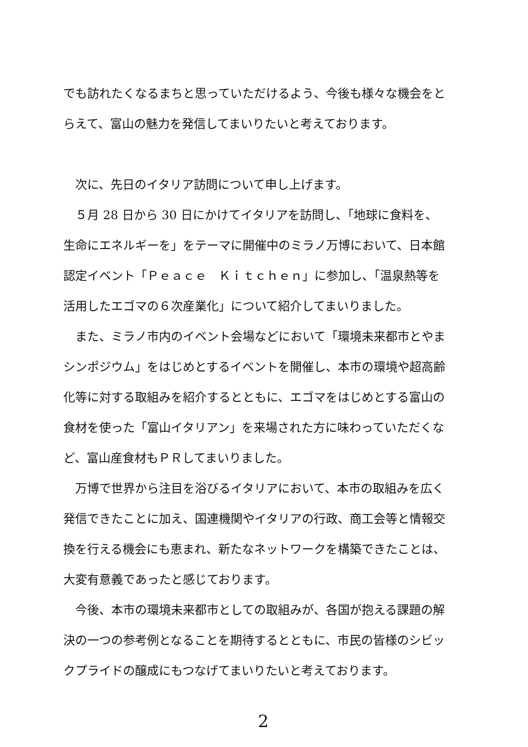でも訪れたくなるまちと思っていただけるよう、今後も様々な機会をとらえて、富山の魅力を発信してまいりたいと考えております。
　次に、先日のイタリア訪問について申し上げます。
　５月 28 日から 30 日にかけてイタリアを訪問し、「地球に食料を、生命にエネルギーを」をテーマに開催中のミラノ万博において、日本館認定イベント「Ｐｅａｃｅ　Ｋｉｔｃｈｅｎ」に参加し、「温泉熱等を活用したエゴマの６次産業化」について紹介してまいりました。
　また、ミラノ市内のイベント会場などにおいて「環境未来都市とやまシンポジウム」をはじめとするイベントを開催し、本市の環境や超高齢化等に対する取組みを紹介するとともに、エゴマをはじめとする富山の食材を使った「富山イタリアン」を来場された方に味わっていただくなど、富山産食材もＰＲしてまいりました。
　万博で世界から注目を浴びるイタリアにおいて、本市の取組みを広く発信できたことに加え、国連機関やイタリアの行政、商工会等と情報交換を行える機会にも恵まれ、新たなネットワークを構築できたことは、大変有意義であったと感じております。
　今後、本市の環境未来都市としての取組みが、各国が抱える課題の解決の一つの参考例となることを期待するとともに、市民の皆様のシビックプライドの醸成にもつなげてまいりたいと考えております。
2